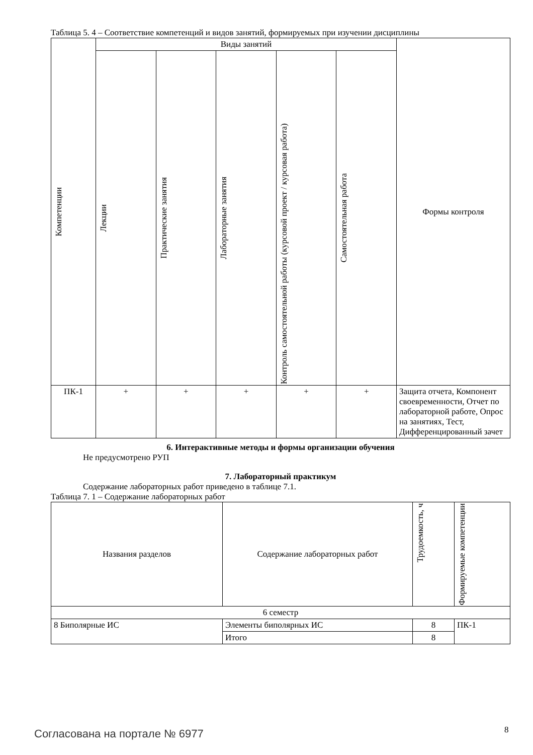Таблица 5. 4 – Соответствие компетенций и видов занятий, формируемых при изучении дисциплины
| Компетенции | Виды занятий | | | | | Формы контроля |
| --- | --- | --- | --- | --- | --- | --- |
| | Лекции | Практические занятия | Лабораторные занятия | Контроль самостоятельной работы (курсовой проект / курсовая работа) | Самостоятельная работа | |
| ПК-1 | + | + | + | + | + | Защита отчета, Компонент своевременности, Отчет по лабораторной работе, Опрос на занятиях, Тест, Дифференцированный зачет |
6. Интерактивные методы и формы организации обучения
Не предусмотрено РУП
7. Лабораторный практикум
Содержание лабораторных работ приведено в таблице 7.1.
Таблица 7. 1 – Содержание лабораторных работ
| Названия разделов | Содержание лабораторных работ | Трудоемкость, ч | Формируемые компетенции |
| --- | --- | --- | --- |
| 6 семестр | | | |
| 8 Биполярные ИС | Элементы биполярных ИС | 8 | ПК-1 |
| | Итого | 8 | |
Согласована на портале № 6977 8